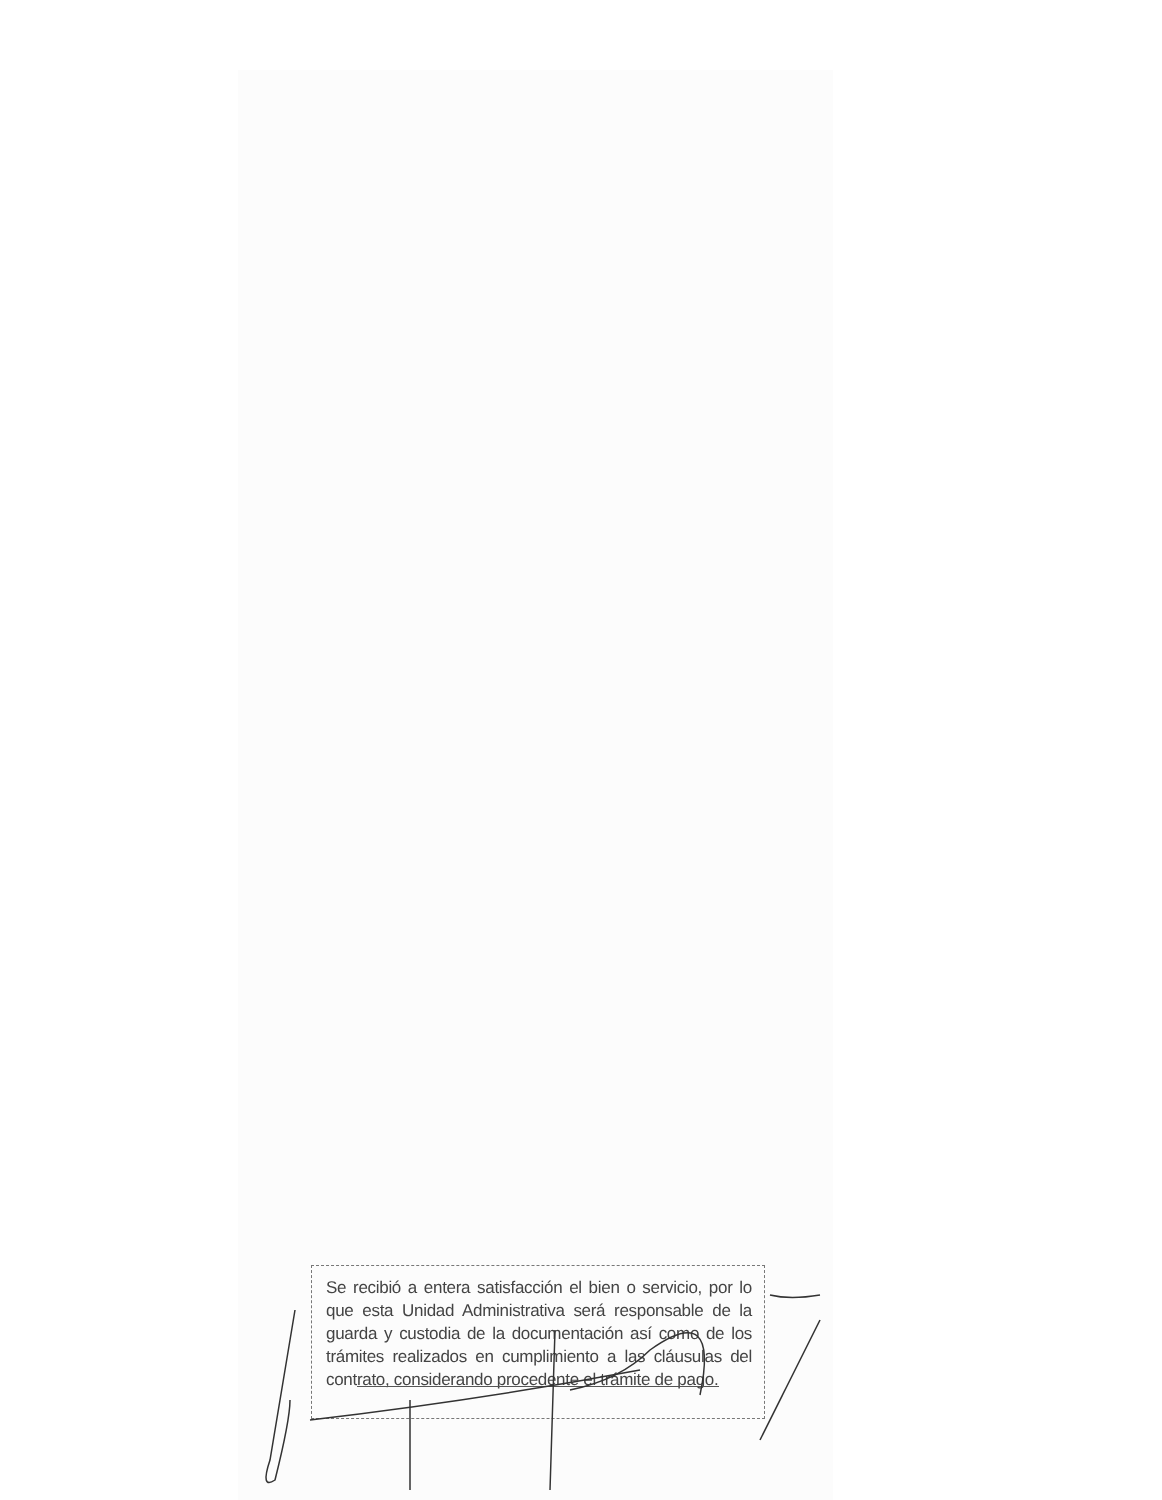Se recibió a entera satisfacción el bien o servicio, por lo que esta Unidad Administrativa será responsable de la guarda y custodia de la documentación así como de los trámites realizados en cumplimiento a las cláusulas del contrato, considerando procedente el trámite de pago.